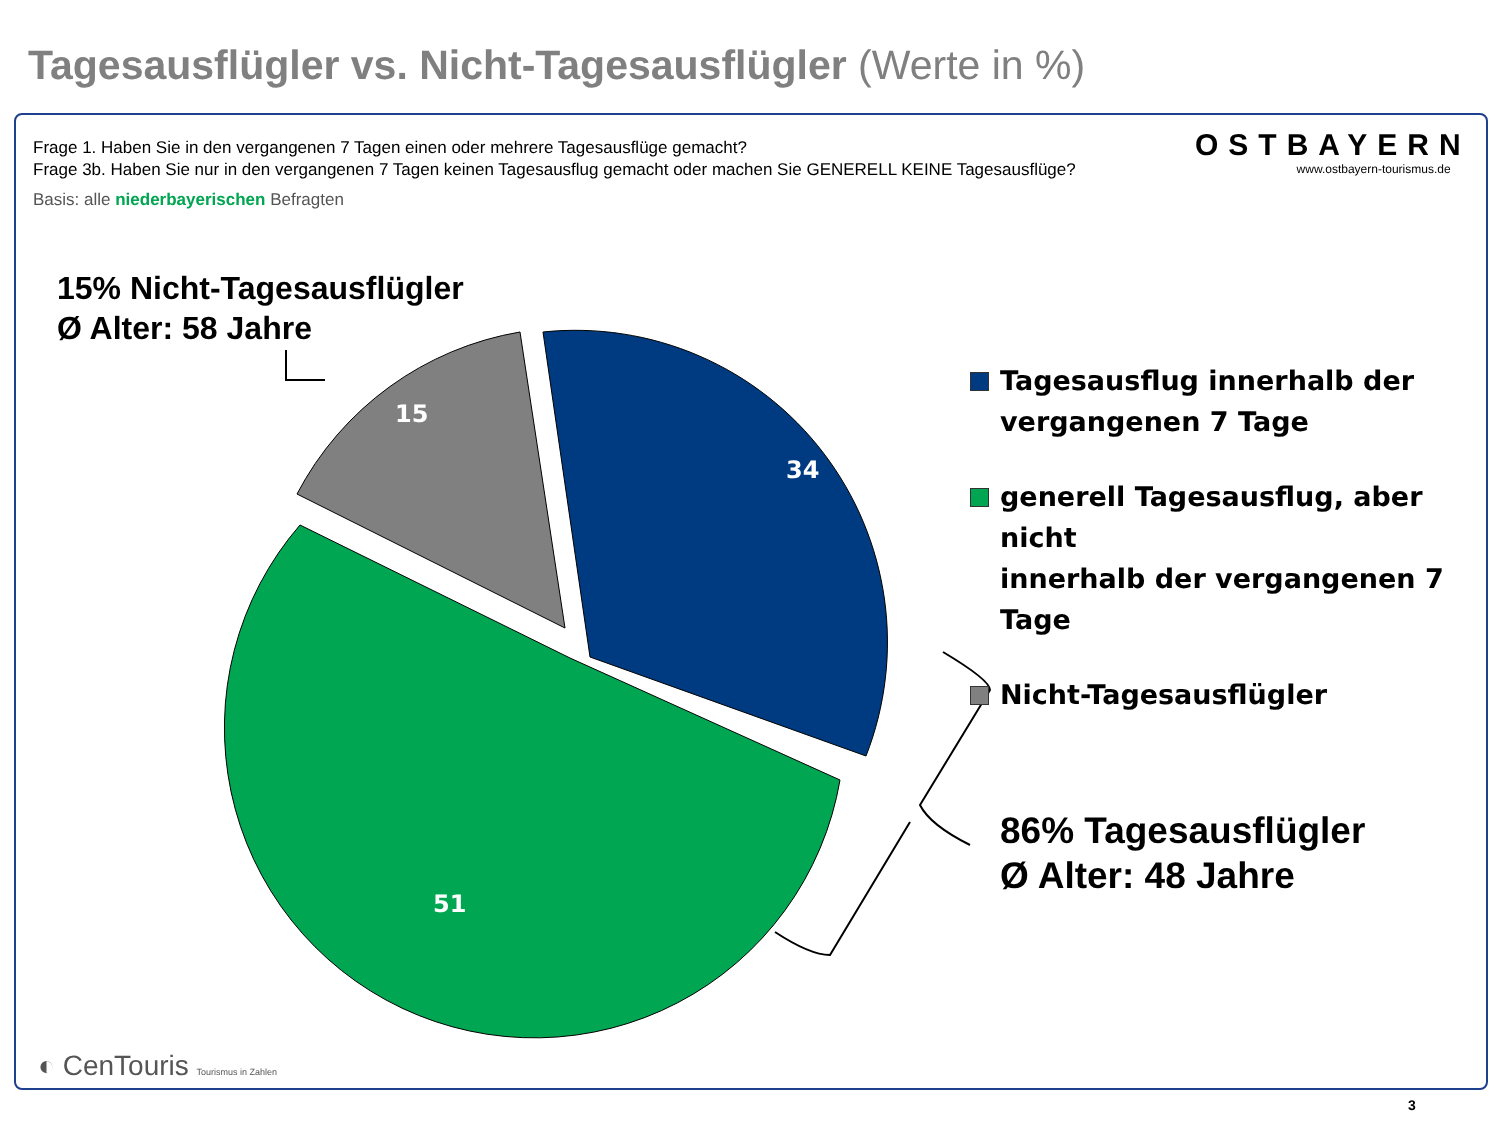Tagesausflügler vs. Nicht-Tagesausflügler (Werte in %)
15
34
51
Frage 1. Haben Sie in den vergangenen 7 Tagen einen oder mehrere Tagesausflüge gemacht?
Frage 3b. Haben Sie nur in den vergangenen 7 Tagen keinen Tagesausflug gemacht oder machen Sie GENERELL KEINE Tagesausflüge?
Basis: alle niederbayerischen Befragten
OSTBAYERN
www.ostbayern-tourismus.de
15% Nicht-Tagesausflügler
Ø Alter: 58 Jahre
Tagesausflug innerhalb der
vergangenen 7 Tage
generell Tagesausflug, aber nicht
innerhalb der vergangenen 7 Tage
Nicht-Tagesausflügler
86% Tagesausflügler
Ø Alter: 48 Jahre
◐ CenTouris Tourismus in Zahlen
3